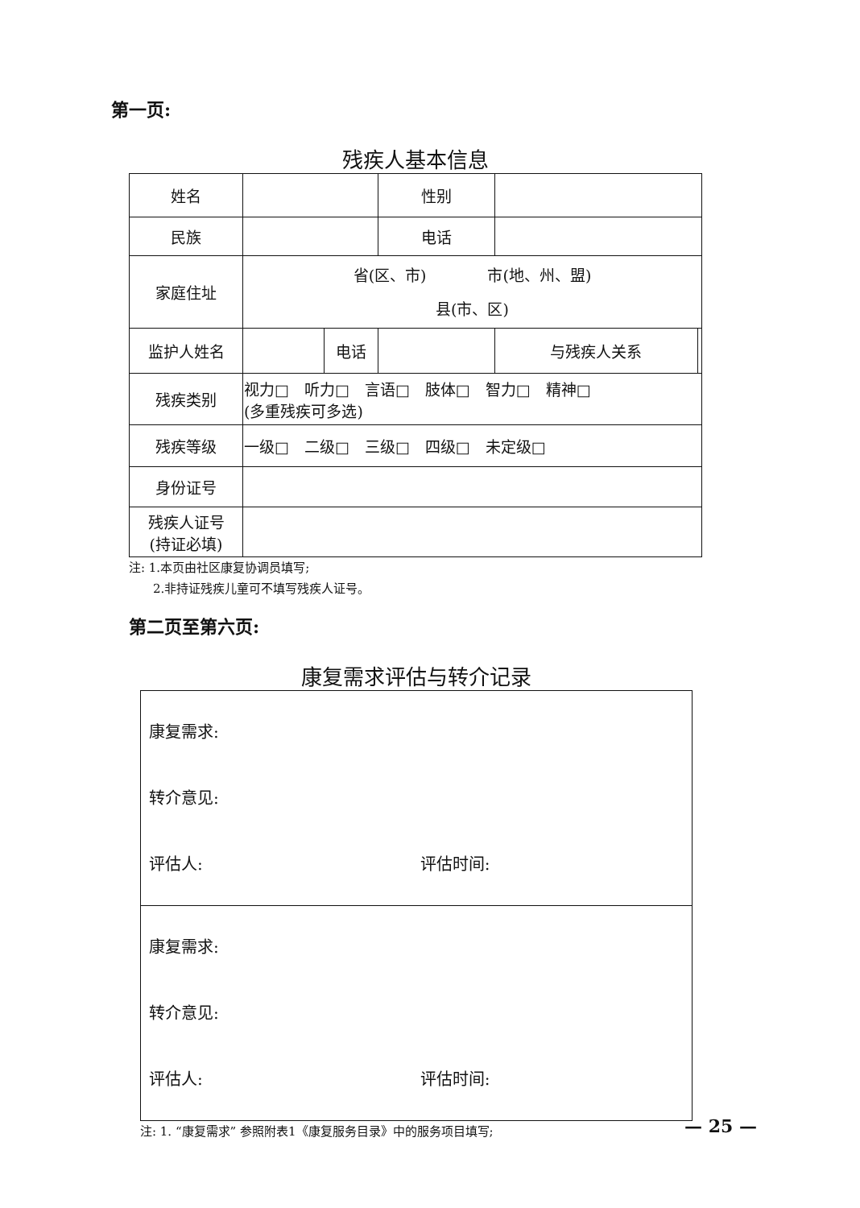第一页:
残疾人基本信息
| 姓名 | | | 性别 | | |
| 民族 | | | 电话 | | |
| 家庭住址 | 省(区、市) 市(地、州、盟) 县(市、区) | | | | |
| 监护人姓名 | | 电话 | | 与残疾人关系 | |
| 残疾类别 | 视力□ 听力□ 言语□ 肢体□ 智力□ 精神□ (多重残疾可多选) | | | | |
| 残疾等级 | 一级□ 二级□ 三级□ 四级□ 未定级□ | | | | |
| 身份证号 | | | | | |
| 残疾人证号 (持证必填) | | | | | |
注: 1.本页由社区康复协调员填写;
　　2.非持证残疾儿童可不填写残疾人证号。
第二页至第六页:
康复需求评估与转介记录
| 康复需求: 转介意见: 评估人: 评估时间: |
| 康复需求: 转介意见: 评估人: 评估时间: |
注: 1. “康复需求” 参照附表1《康复服务目录》中的服务项目填写;
— 25 —